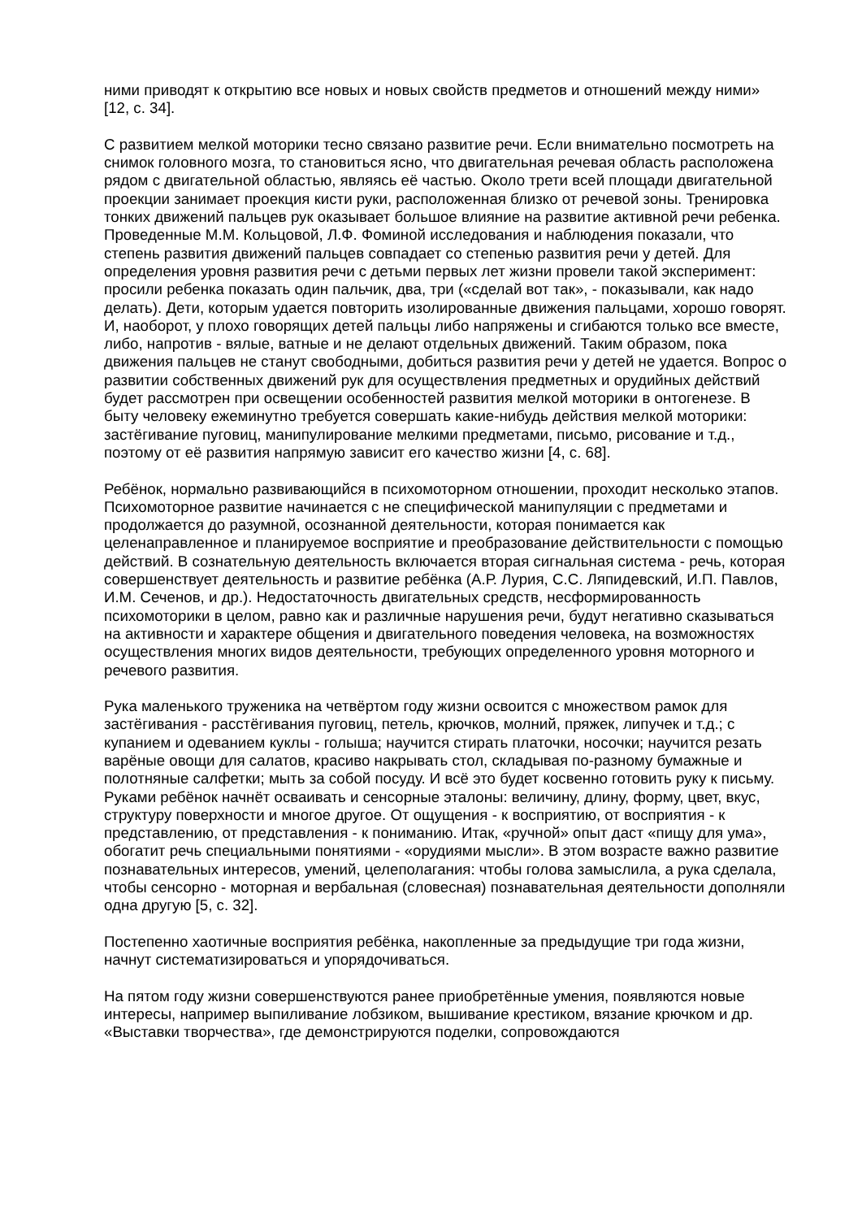ними приводят к открытию все новых и новых свойств предметов и отношений между ними» [12, с. 34].
С развитием мелкой моторики тесно связано развитие речи. Если внимательно посмотреть на снимок головного мозга, то становиться ясно, что двигательная речевая область расположена рядом с двигательной областью, являясь её частью. Около трети всей площади двигательной проекции занимает проекция кисти руки, расположенная близко от речевой зоны. Тренировка тонких движений пальцев рук оказывает большое влияние на развитие активной речи ребенка. Проведенные М.М. Кольцовой, Л.Ф. Фоминой исследования и наблюдения показали, что степень развития движений пальцев совпадает со степенью развития речи у детей. Для определения уровня развития речи с детьми первых лет жизни провели такой эксперимент: просили ребенка показать один пальчик, два, три («сделай вот так», - показывали, как надо делать). Дети, которым удается повторить изолированные движения пальцами, хорошо говорят. И, наоборот, у плохо говорящих детей пальцы либо напряжены и сгибаются только все вместе, либо, напротив - вялые, ватные и не делают отдельных движений. Таким образом, пока движения пальцев не станут свободными, добиться развития речи у детей не удается. Вопрос о развитии собственных движений рук для осуществления предметных и орудийных действий будет рассмотрен при освещении особенностей развития мелкой моторики в онтогенезе. В быту человеку ежеминутно требуется совершать какие-нибудь действия мелкой моторики: застёгивание пуговиц, манипулирование мелкими предметами, письмо, рисование и т.д., поэтому от её развития напрямую зависит его качество жизни [4, с. 68].
Ребёнок, нормально развивающийся в психомоторном отношении, проходит несколько этапов. Психомоторное развитие начинается с не специфической манипуляции с предметами и продолжается до разумной, осознанной деятельности, которая понимается как целенаправленное и планируемое восприятие и преобразование действительности с помощью действий. В сознательную деятельность включается вторая сигнальная система - речь, которая совершенствует деятельность и развитие ребёнка (А.Р. Лурия, С.С. Ляпидевский, И.П. Павлов, И.М. Сеченов, и др.). Недостаточность двигательных средств, несформированность психомоторики в целом, равно как и различные нарушения речи, будут негативно сказываться на активности и характере общения и двигательного поведения человека, на возможностях осуществления многих видов деятельности, требующих определенного уровня моторного и речевого развития.
Рука маленького труженика на четвёртом году жизни освоится с множеством рамок для застёгивания - расстёгивания пуговиц, петель, крючков, молний, пряжек, липучек и т.д.; с купанием и одеванием куклы - голыша; научится стирать платочки, носочки; научится резать варёные овощи для салатов, красиво накрывать стол, складывая по-разному бумажные и полотняные салфетки; мыть за собой посуду. И всё это будет косвенно готовить руку к письму. Руками ребёнок начнёт осваивать и сенсорные эталоны: величину, длину, форму, цвет, вкус, структуру поверхности и многое другое. От ощущения - к восприятию, от восприятия - к представлению, от представления - к пониманию. Итак, «ручной» опыт даст «пищу для ума», обогатит речь специальными понятиями - «орудиями мысли». В этом возрасте важно развитие познавательных интересов, умений, целеполагания: чтобы голова замыслила, а рука сделала, чтобы сенсорно - моторная и вербальная (словесная) познавательная деятельности дополняли одна другую [5, с. 32].
Постепенно хаотичные восприятия ребёнка, накопленные за предыдущие три года жизни, начнут систематизироваться и упорядочиваться.
На пятом году жизни совершенствуются ранее приобретённые умения, появляются новые интересы, например выпиливание лобзиком, вышивание крестиком, вязание крючком и др. «Выставки творчества», где демонстрируются поделки, сопровождаются